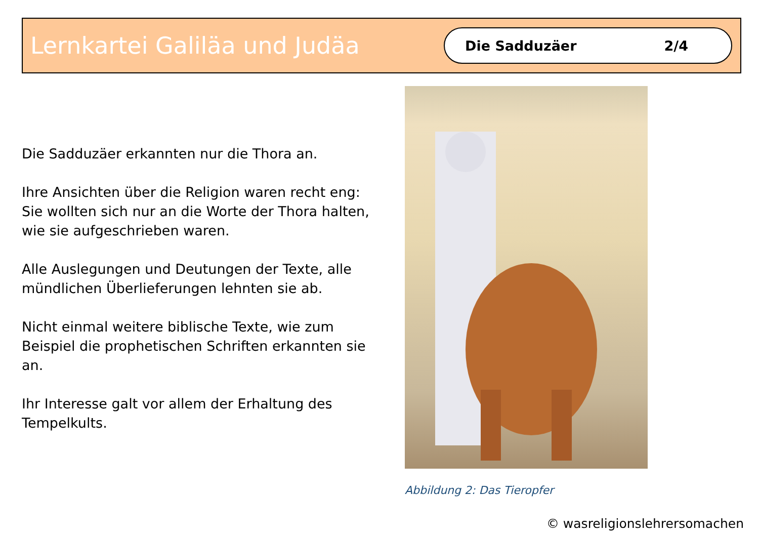Lernkartei Galiläa und Judäa
Die Sadduzäer 2/4
Die Sadduzäer erkannten nur die Thora an.
Ihre Ansichten über die Religion waren recht eng: Sie wollten sich nur an die Worte der Thora halten, wie sie aufgeschrieben waren.
Alle Auslegungen und Deutungen der Texte, alle mündlichen Überlieferungen lehnten sie ab.
Nicht einmal weitere biblische Texte, wie zum Beispiel die prophetischen Schriften erkannten sie an.
Ihr Interesse galt vor allem der Erhaltung des Tempelkults.
Abbildung 2: Das Tieropfer
© wasreligionslehrersomachen